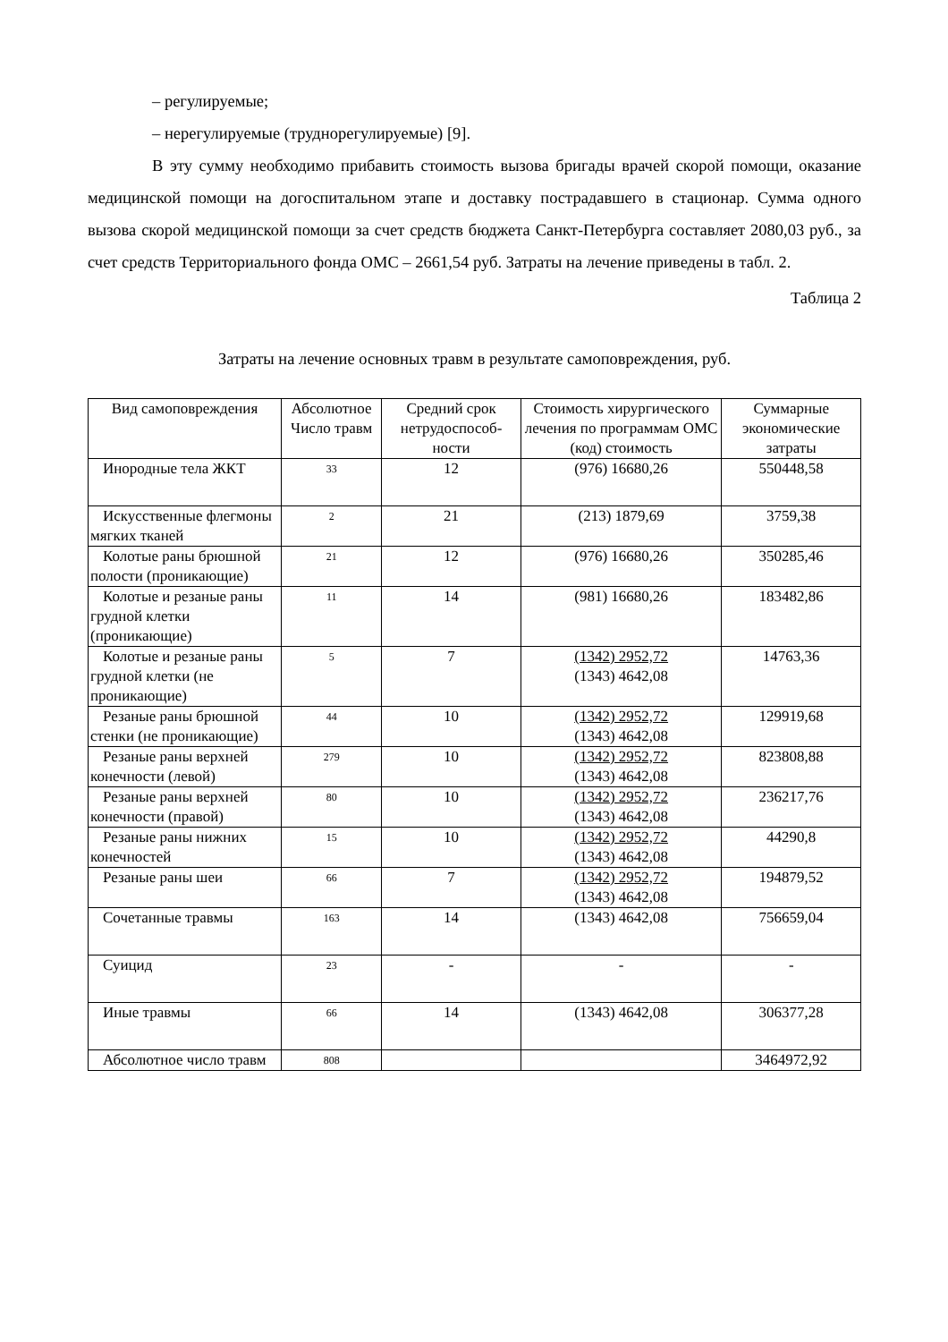– регулируемые;
– нерегулируемые (труднорегулируемые) [9].
В эту сумму необходимо прибавить стоимость вызова бригады врачей скорой помощи, оказание медицинской помощи на догоспитальном этапе и доставку пострадавшего в стационар. Сумма одного вызова скорой медицинской помощи за счет средств бюджета Санкт-Петербурга составляет 2080,03 руб., за счет средств Территориального фонда ОМС – 2661,54 руб. Затраты на лечение приведены в табл. 2.
Таблица 2
Затраты на лечение основных травм в результате самоповреждения, руб.
| Вид самоповреждения | Абсолютное Число травм | Средний срок нетрудоспособ-ности | Стоимость хирургического лечения по программам ОМС (код) стоимость | Суммарные экономические затраты |
| --- | --- | --- | --- | --- |
| Инородные тела ЖКТ | 33 | 12 | (976) 16680,26 | 550448,58 |
| Искусственные флегмоны мягких тканей | 2 | 21 | (213) 1879,69 | 3759,38 |
| Колотые раны брюшной полости (проникающие) | 21 | 12 | (976) 16680,26 | 350285,46 |
| Колотые и резаные раны грудной клетки (проникающие) | 11 | 14 | (981) 16680,26 | 183482,86 |
| Колотые и резаные раны грудной клетки (не проникающие) | 5 | 7 | (1342) 2952,72 (1343) 4642,08 | 14763,36 |
| Резаные раны брюшной стенки (не проникающие) | 44 | 10 | (1342) 2952,72 (1343) 4642,08 | 129919,68 |
| Резаные раны верхней конечности (левой) | 279 | 10 | (1342) 2952,72 (1343) 4642,08 | 823808,88 |
| Резаные раны верхней конечности (правой) | 80 | 10 | (1342) 2952,72 (1343) 4642,08 | 236217,76 |
| Резаные раны нижних конечностей | 15 | 10 | (1342) 2952,72 (1343) 4642,08 | 44290,8 |
| Резаные раны шеи | 66 | 7 | (1342) 2952,72 (1343) 4642,08 | 194879,52 |
| Сочетанные травмы | 163 | 14 | (1343) 4642,08 | 756659,04 |
| Суицид | 23 | - | - | - |
| Иные травмы | 66 | 14 | (1343) 4642,08 | 306377,28 |
| Абсолютное число травм | 808 | | | 3464972,92 |